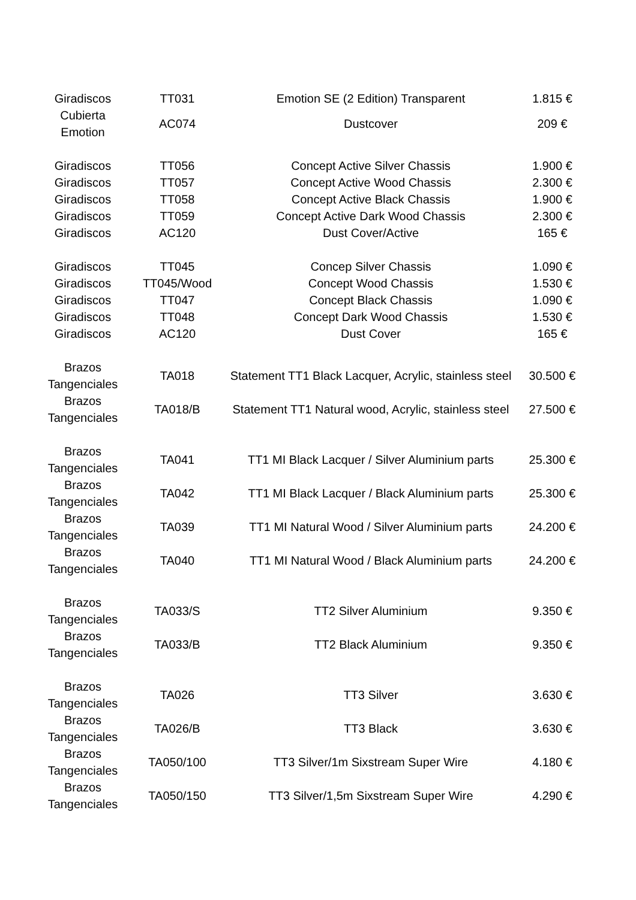| Giradiscos | TT031 | Emotion SE (2 Edition) Transparent | 1.815 € |
| Cubierta Emotion | AC074 | Dustcover | 209 € |
| Giradiscos | TT056 | Concept Active Silver Chassis | 1.900 € |
| Giradiscos | TT057 | Concept Active Wood Chassis | 2.300 € |
| Giradiscos | TT058 | Concept Active Black Chassis | 1.900 € |
| Giradiscos | TT059 | Concept Active Dark Wood Chassis | 2.300 € |
| Giradiscos | AC120 | Dust Cover/Active | 165 € |
| Giradiscos | TT045 | Concep Silver Chassis | 1.090 € |
| Giradiscos | TT045/Wood | Concept Wood Chassis | 1.530 € |
| Giradiscos | TT047 | Concept Black Chassis | 1.090 € |
| Giradiscos | TT048 | Concept Dark Wood Chassis | 1.530 € |
| Giradiscos | AC120 | Dust Cover | 165 € |
| Brazos Tangenciales | TA018 | Statement TT1 Black Lacquer, Acrylic, stainless steel | 30.500 € |
| Brazos Tangenciales | TA018/B | Statement TT1 Natural wood, Acrylic, stainless steel | 27.500 € |
| Brazos Tangenciales | TA041 | TT1 MI Black Lacquer / Silver Aluminium parts | 25.300 € |
| Brazos Tangenciales | TA042 | TT1 MI Black Lacquer / Black Aluminium parts | 25.300 € |
| Brazos Tangenciales | TA039 | TT1 MI Natural Wood / Silver Aluminium parts | 24.200 € |
| Brazos Tangenciales | TA040 | TT1 MI Natural Wood / Black Aluminium parts | 24.200 € |
| Brazos Tangenciales | TA033/S | TT2 Silver Aluminium | 9.350 € |
| Brazos Tangenciales | TA033/B | TT2 Black Aluminium | 9.350 € |
| Brazos Tangenciales | TA026 | TT3 Silver | 3.630 € |
| Brazos Tangenciales | TA026/B | TT3 Black | 3.630 € |
| Brazos Tangenciales | TA050/100 | TT3 Silver/1m Sixstream Super Wire | 4.180 € |
| Brazos Tangenciales | TA050/150 | TT3 Silver/1,5m Sixstream Super Wire | 4.290 € |